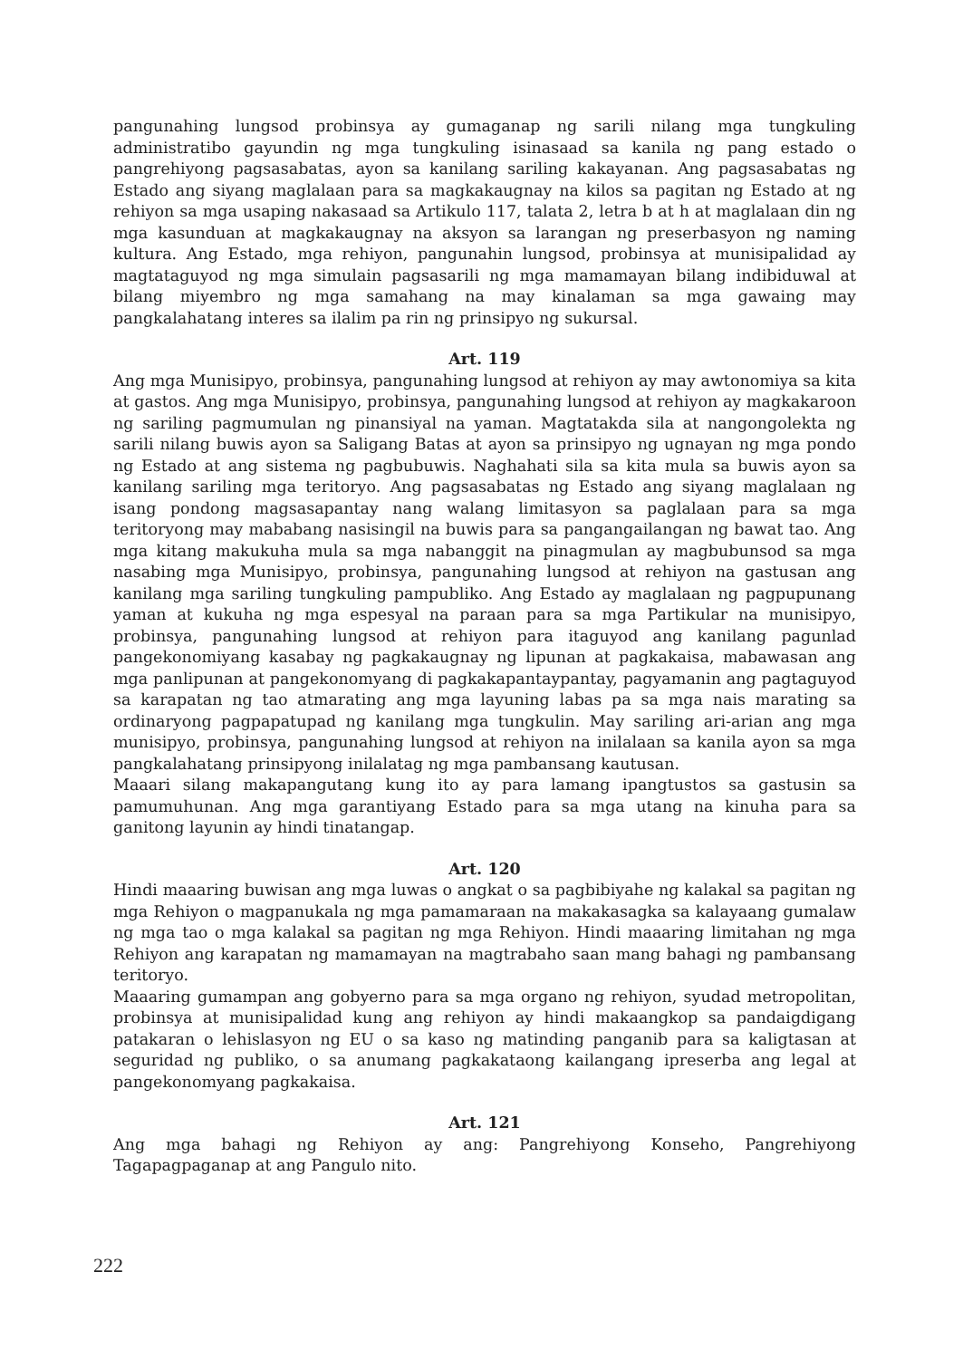pangunahing lungsod probinsya ay gumaganap ng sarili nilang mga tungkuling administratibo gayundin ng mga tungkuling isinasaad sa kanila ng pang estado o pangrehiyong pagsasabatas, ayon sa kanilang sariling kakayanan. Ang pagsasabatas ng Estado ang siyang maglalaan para sa magkakaugnay na kilos sa pagitan ng Estado at ng rehiyon sa mga usaping nakasaad sa Artikulo 117, talata 2, letra b at h at maglalaan din ng mga kasunduan at magkakaugnay na aksyon sa larangan ng preserbasyon ng naming kultura. Ang Estado, mga rehiyon, pangunahin lungsod, probinsya at munisipalidad ay magtataguyod ng mga simulain pagsasarili ng mga mamamayan bilang indibiduwal at bilang miyembro ng mga samahang na may kinalaman sa mga gawaing may pangkalahatang interes sa ilalim pa rin ng prinsipyo ng sukursal.
Art. 119
Ang mga Munisipyo, probinsya, pangunahing lungsod at rehiyon ay may awtonomiya sa kita at gastos. Ang mga Munisipyo, probinsya, pangunahing lungsod at rehiyon ay magkakaroon ng sariling pagmumulan ng pinansiyal na yaman. Magtatakda sila at nangongolekta ng sarili nilang buwis ayon sa Saligang Batas at ayon sa prinsipyo ng ugnayan ng mga pondo ng Estado at ang sistema ng pagbubuwis. Naghahati sila sa kita mula sa buwis ayon sa kanilang sariling mga teritoryo. Ang pagsasabatas ng Estado ang siyang maglalaan ng isang pondong magsasapantay nang walang limitasyon sa paglalaan para sa mga teritoryong may mababang nasisingil na buwis para sa pangangailangan ng bawat tao. Ang mga kitang makukuha mula sa mga nabanggit na pinagmulan ay magbubunsod sa mga nasabing mga Munisipyo, probinsya, pangunahing lungsod at rehiyon na gastusan ang kanilang mga sariling tungkuling pampubliko. Ang Estado ay maglalaan ng pagpupunang yaman at kukuha ng mga espesyal na paraan para sa mga Partikular na munisipyo, probinsya, pangunahing lungsod at rehiyon para itaguyod ang kanilang pagunlad pangekonomiyang kasabay ng pagkakaugnay ng lipunan at pagkakaisa, mabawasan ang mga panlipunan at pangekonomyang di pagkakapantaypantay, pagyamanin ang pagtaguyod sa karapatan ng tao atmarating ang mga layuning labas pa sa mga nais marating sa ordinaryong pagpapatupad ng kanilang mga tungkulin. May sariling ari-arian ang mga munisipyo, probinsya, pangunahing lungsod at rehiyon na inilalaan sa kanila ayon sa mga pangkalahatang prinsipyong inilalatag ng mga pambansang kautusan.
Maaari silang makapangutang kung ito ay para lamang ipangtustos sa gastusin sa pamumuhunan. Ang mga garantiyang Estado para sa mga utang na kinuha para sa ganitong layunin ay hindi tinatangap.
Art. 120
Hindi maaaring buwisan ang mga luwas o angkat o sa pagbibiyahe ng kalakal sa pagitan ng mga Rehiyon o magpanukala ng mga pamamaraan na makakasagka sa kalayaang gumalaw ng mga tao o mga kalakal sa pagitan ng mga Rehiyon. Hindi maaaring limitahan ng mga Rehiyon ang karapatan ng mamamayan na magtrabaho saan mang bahagi ng pambansang teritoryo.
Maaaring gumampan ang gobyerno para sa mga organo ng rehiyon, syudad metropolitan, probinsya at munisipalidad kung ang rehiyon ay hindi makaangkop sa pandaigdigang patakaran o lehislasyon ng EU o sa kaso ng matinding panganib para sa kaligtasan at seguridad ng publiko, o sa anumang pagkakataong kailangang ipreserba ang legal at pangekonomyang pagkakaisa.
Art. 121
Ang mga bahagi ng Rehiyon ay ang: Pangrehiyong Konseho, Pangrehiyong Tagapagpaganap at ang Pangulo nito.
222